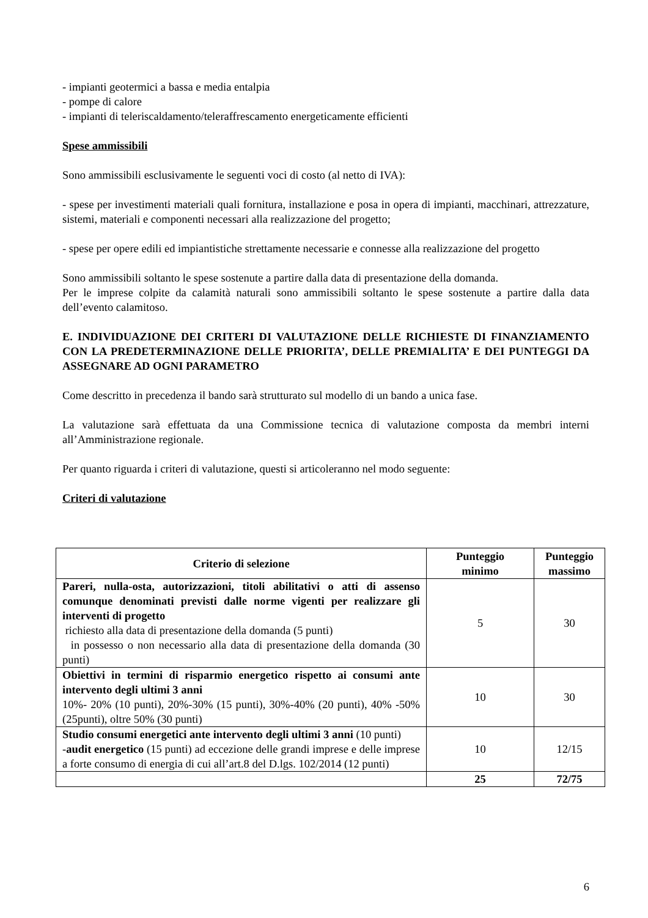- impianti geotermici a bassa e media entalpia
- pompe di calore
- impianti di teleriscaldamento/teleraffrescamento energeticamente efficienti
Spese ammissibili
Sono ammissibili esclusivamente le seguenti voci di costo (al netto di IVA):
- spese per investimenti materiali quali fornitura, installazione e posa in opera di impianti, macchinari, attrezzature, sistemi, materiali e componenti necessari alla realizzazione del progetto;
- spese per opere edili ed impiantistiche strettamente necessarie e connesse alla realizzazione del progetto
Sono ammissibili soltanto le spese sostenute a partire dalla data di presentazione della domanda.
Per le imprese colpite da calamità naturali sono ammissibili soltanto le spese sostenute a partire dalla data dell’evento calamitoso.
E. INDIVIDUAZIONE DEI CRITERI DI VALUTAZIONE DELLE RICHIESTE DI FINANZIAMENTO CON LA PREDETERMINAZIONE DELLE PRIORITA’, DELLE PREMIALITA’ E DEI PUNTEGGI DA ASSEGNARE AD OGNI PARAMETRO
Come descritto in precedenza il bando sarà strutturato sul modello di un bando a unica fase.
La valutazione sarà effettuata da una Commissione tecnica di valutazione composta da membri interni all’Amministrazione regionale.
Per quanto riguarda i criteri di valutazione, questi si articoleranno nel modo seguente:
Criteri di valutazione
| Criterio di selezione | Punteggio minimo | Punteggio massimo |
| --- | --- | --- |
| Pareri, nulla-osta, autorizzazioni, titoli abilitativi o atti di assenso comunque denominati previsti dalle norme vigenti per realizzare gli interventi di progetto richiesto alla data di presentazione della domanda (5 punti) in possesso o non necessario alla data di presentazione della domanda (30 punti) | 5 | 30 |
| Obiettivi in termini di risparmio energetico rispetto ai consumi ante intervento degli ultimi 3 anni 10%- 20% (10 punti), 20%-30% (15 punti), 30%-40% (20 punti), 40% -50% (25punti), oltre 50% (30 punti) | 10 | 30 |
| Studio consumi energetici ante intervento degli ultimi 3 anni (10 punti) - audit energetico (15 punti) ad eccezione delle grandi imprese e delle imprese a forte consumo di energia di cui all’art.8 del D.lgs. 102/2014 (12 punti) | 10 | 12/15 |
| | 25 | 72/75 |
6